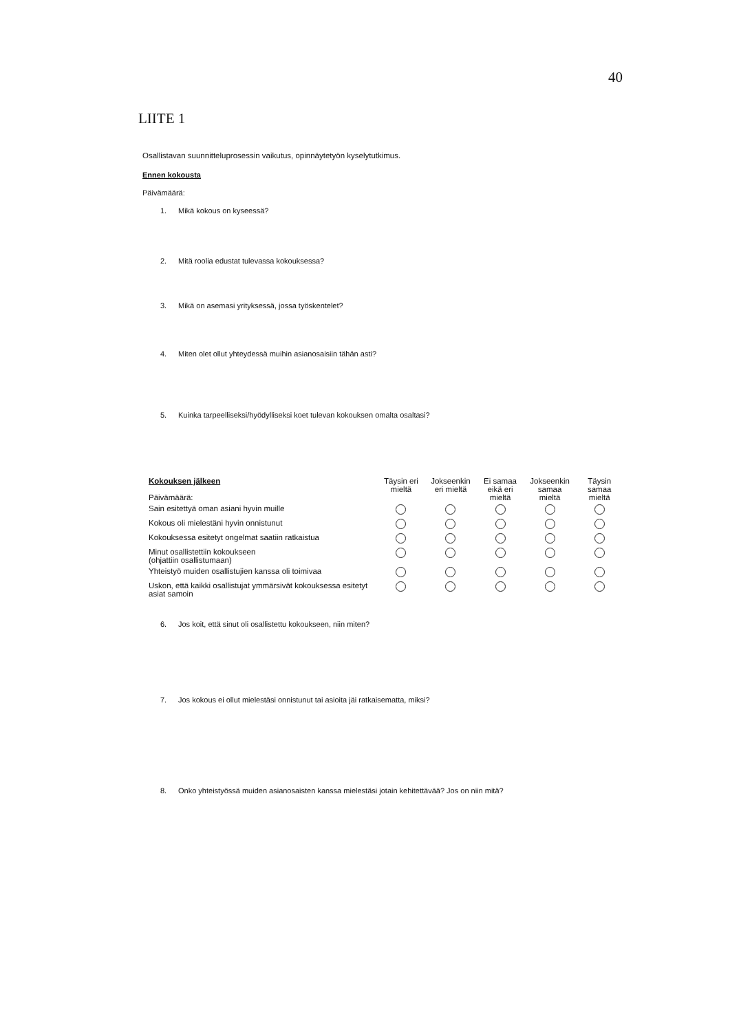40
LIITE 1
Osallistavan suunnitteluprosessin vaikutus, opinnäytetyön kyselytutkimus.
Ennen kokousta
Päivämäärä:
1. Mikä kokous on kyseessä?
2. Mitä roolia edustat tulevassa kokouksessa?
3. Mikä on asemasi yrityksessä, jossa työskentelet?
4. Miten olet ollut yhteydessä muihin asianosaisiin tähän asti?
5. Kuinka tarpeelliseksi/hyödylliseksi koet tulevan kokouksen omalta osaltasi?
| Kokouksen jälkeen Päivämäärä: | Täysin eri mieltä | Jokseenkin eri mieltä | Ei samaa eikä eri mieltä | Jokseenkin samaa mieltä | Täysin samaa mieltä |
| Sain esitettyä oman asiani hyvin muille | | | | | |
| Kokous oli mielestäni hyvin onnistunut | | | | | |
| Kokouksessa esitetyt ongelmat saatiin ratkaistua | | | | | |
| Minut osallistettiin kokoukseen (ohjattiin osallistumaan) | | | | | |
| Yhteistyö muiden osallistujien kanssa oli toimivaa | | | | | |
| Uskon, että kaikki osallistujat ymmärsivät kokouksessa esitetyt asiat samoin | | | | | |
6. Jos koit, että sinut oli osallistettu kokoukseen, niin miten?
7. Jos kokous ei ollut mielestäsi onnistunut tai asioita jäi ratkaisematta, miksi?
8. Onko yhteistyössä muiden asianosaisten kanssa mielestäsi jotain kehitettävää? Jos on niin mitä?